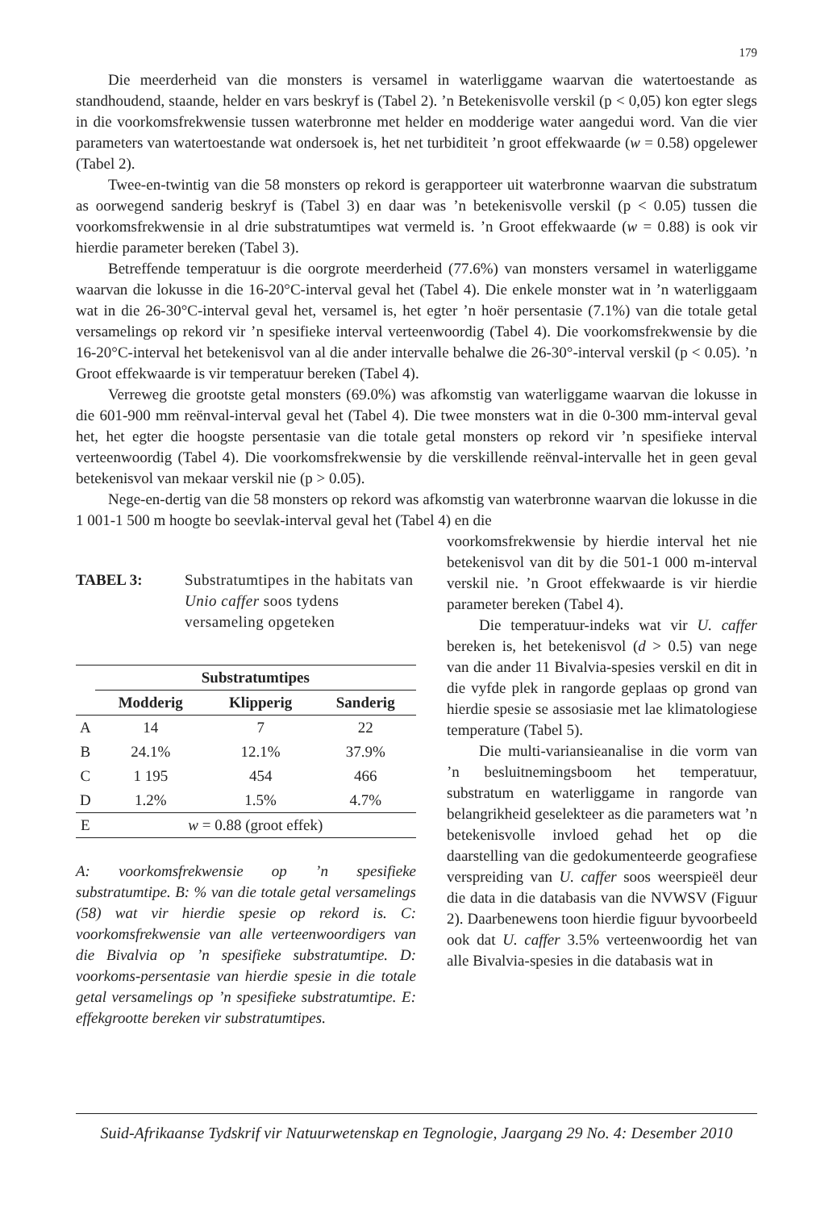179
Die meerderheid van die monsters is versamel in waterliggame waarvan die watertoestande as standhoudend, staande, helder en vars beskryf is (Tabel 2). ’n Betekenisvolle verskil (p < 0,05) kon egter slegs in die voorkomsfrekwensie tussen waterbronne met helder en modderige water aangedui word. Van die vier parameters van watertoestande wat ondersoek is, het net turbiditeit ’n groot effekwaarde (w = 0.58) opgelewer (Tabel 2).
Twee-en-twintig van die 58 monsters op rekord is gerapporteer uit waterbronne waarvan die substratum as oorwegend sanderig beskryf is (Tabel 3) en daar was ’n betekenisvolle verskil (p < 0.05) tussen die voorkomsfrekwensie in al drie substratumtipes wat vermeld is. ’n Groot effekwaarde (w = 0.88) is ook vir hierdie parameter bereken (Tabel 3).
Betreffende temperatuur is die oorgrote meerderheid (77.6%) van monsters versamel in waterliggame waarvan die lokusse in die 16-20°C-interval geval het (Tabel 4). Die enkele monster wat in ’n waterliggaam wat in die 26-30°C-interval geval het, versamel is, het egter ’n hoër persentasie (7.1%) van die totale getal versamelings op rekord vir ’n spesifieke interval verteenwoordig (Tabel 4). Die voorkomsfrekwensie by die 16-20°C-interval het betekenisvol van al die ander intervalle behalwe die 26-30°-interval verskil (p < 0.05). ’n Groot effekwaarde is vir temperatuur bereken (Tabel 4).
Verreweg die grootste getal monsters (69.0%) was afkomstig van waterliggame waarvan die lokusse in die 601-900 mm reënval-interval geval het (Tabel 4). Die twee monsters wat in die 0-300 mm-interval geval het, het egter die hoogste persentasie van die totale getal monsters op rekord vir ’n spesifieke interval verteenwoordig (Tabel 4). Die voorkomsfrekwensie by die verskillende reënval-intervalle het in geen geval betekenisvol van mekaar verskil nie (p > 0.05).
Nege-en-dertig van die 58 monsters op rekord was afkomstig van waterbronne waarvan die lokusse in die 1 001-1 500 m hoogte bo seevlak-interval geval het (Tabel 4) en die
TABEL 3: Substratumtipes in the habitats van Unio caffer soos tydens versameling opgeteken
| | Substratumtipes | | |
| --- | --- | --- | --- |
| | Modderig | Klipperig | Sanderig |
| A | 14 | 7 | 22 |
| B | 24.1% | 12.1% | 37.9% |
| C | 1 195 | 454 | 466 |
| D | 1.2% | 1.5% | 4.7% |
| E | w = 0.88 (groot effek) | | |
A: voorkomsfrekwensie op ’n spesifieke substratumtipe. B: % van die totale getal versamelings (58) wat vir hierdie spesie op rekord is. C: voorkomsfrekwensie van alle verteenwoordigers van die Bivalvia op ’n spesifieke substratumtipe. D: voorkoms-persentasie van hierdie spesie in die totale getal versamelings op ’n spesifieke substratumtipe. E: effekgrootte bereken vir substratumtipes.
voorkomsfrekwensie by hierdie interval het nie betekenisvol van dit by die 501-1 000 m-interval verskil nie. ’n Groot effekwaarde is vir hierdie parameter bereken (Tabel 4).
Die temperatuur-indeks wat vir U. caffer bereken is, het betekenisvol (d > 0.5) van nege van die ander 11 Bivalvia-spesies verskil en dit in die vyfde plek in rangorde geplaas op grond van hierdie spesie se assosiasie met lae klimatologiese temperature (Tabel 5).
Die multi-variansieanalise in die vorm van ’n besluitnemingsboom het temperatuur, substratum en waterliggame in rangorde van belangrikheid geselekteer as die parameters wat ’n betekenisvolle invloed gehad het op die daarstelling van die gedokumenteerde geografiese verspreiding van U. caffer soos weerspieël deur die data in die databasis van die NVWSV (Figuur 2). Daarbenewens toon hierdie figuur byvoorbeeld ook dat U. caffer 3.5% verteenwoordig het van alle Bivalvia-spesies in die databasis wat in
Suid-Afrikaanse Tydskrif vir Natuurwetenskap en Tegnologie, Jaargang 29 No. 4: Desember 2010